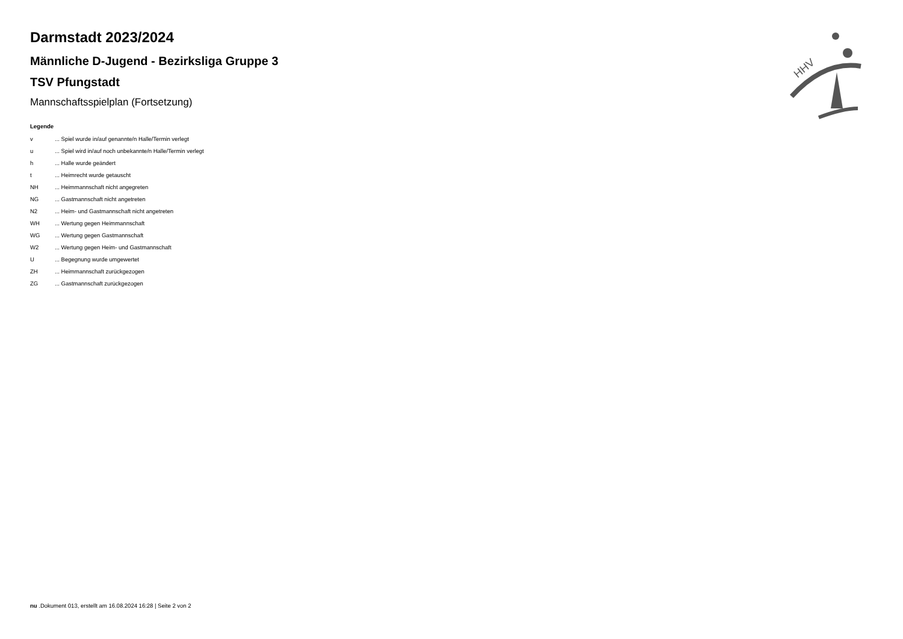HHV
Darmstadt 2023/2024
Männliche D-Jugend - Bezirksliga Gruppe 3
TSV Pfungstadt
Mannschaftsspielplan (Fortsetzung)
Legende
| v | ... Spiel wurde in/auf genannte/n Halle/Termin verlegt |
| u | ... Spiel wird in/auf noch unbekannte/n Halle/Termin verlegt |
| h | ... Halle wurde geändert |
| t | ... Heimrecht wurde getauscht |
| NH | ... Heimmannschaft nicht angegreten |
| NG | ... Gastmannschaft nicht angetreten |
| N2 | ... Heim- und Gastmannschaft nicht angetreten |
| WH | ... Wertung gegen Heimmannschaft |
| WG | ... Wertung gegen Gastmannschaft |
| W2 | ... Wertung gegen Heim- und Gastmannschaft |
| U | ... Begegnung wurde umgewertet |
| ZH | ... Heimmannschaft zurückgezogen |
| ZG | ... Gastmannschaft zurückgezogen |
nu .Dokument 013, erstellt am 16.08.2024 16:28 | Seite 2 von 2